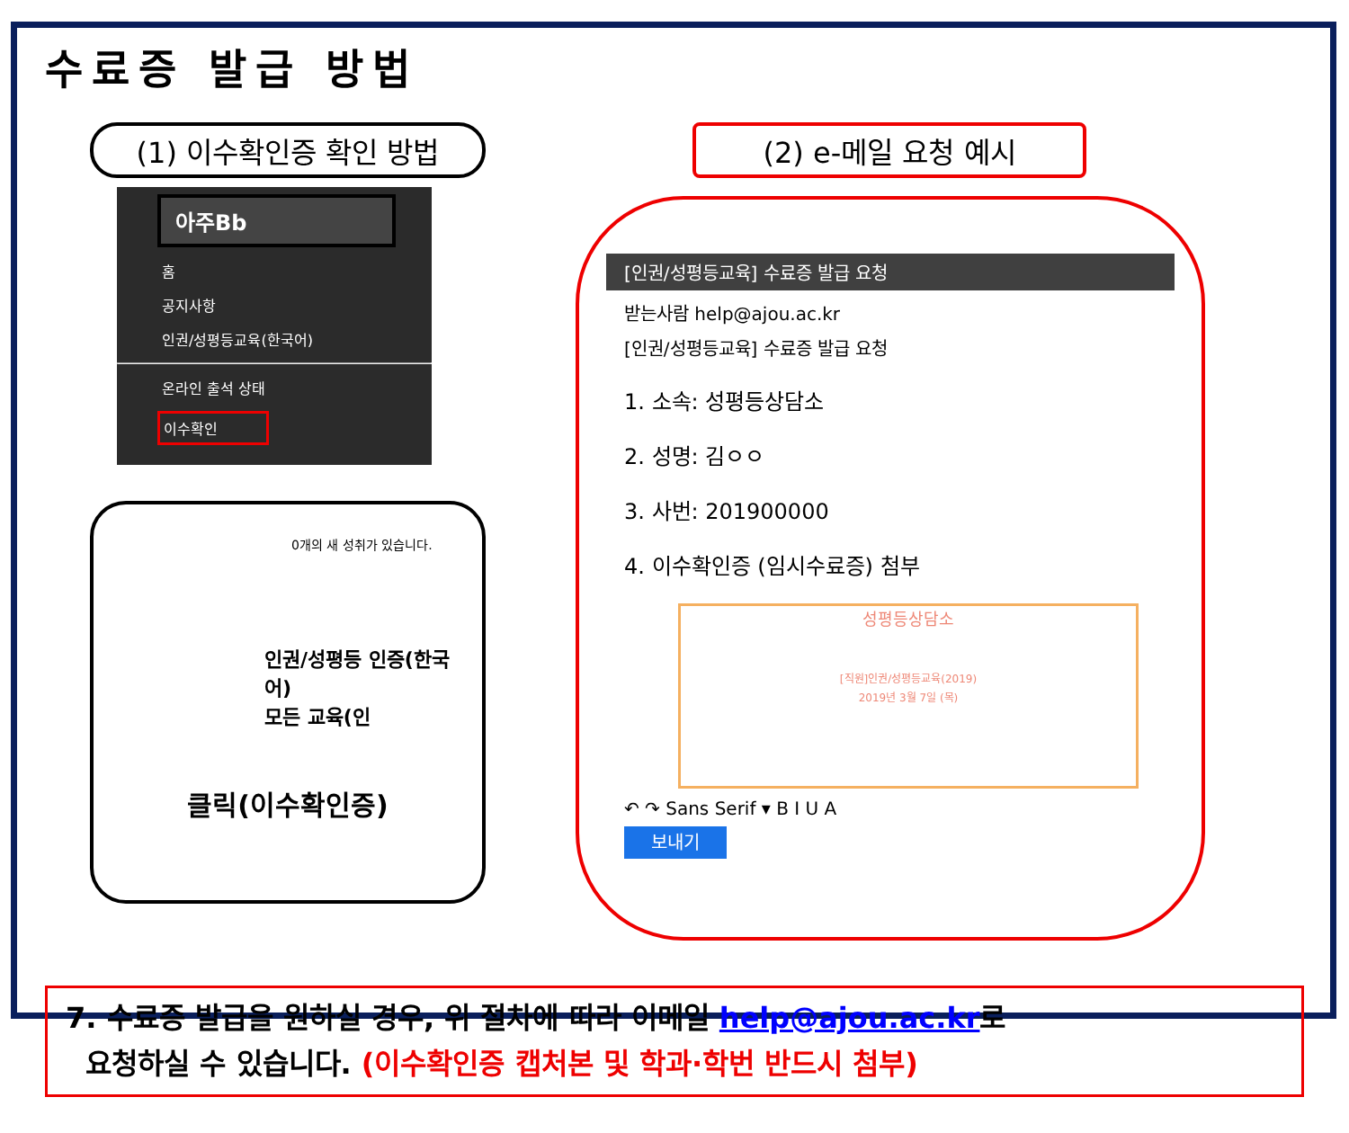수료증 발급 방법
(1) 이수확인증 확인 방법
아주Bb
홈
공지사항
인권/성평등교육(한국어)
온라인 출석 상태
이수확인
0개의 새 성취가 있습니다.
인권/성평등 인증(한국어)
모든 교육(인
클릭(이수확인증)
(2) e-메일 요청 예시
[인권/성평등교육] 수료증 발급 요청
받는사람 help@ajou.ac.kr
[인권/성평등교육] 수료증 발급 요청
1. 소속: 성평등상담소
2. 성명: 김ㅇㅇ
3. 사번: 201900000
4. 이수확인증 (임시수료증) 첨부
성평등상담소
[직원]인권/성평등교육(2019)
2019년 3월 7일 (목)
↶ ↷ Sans Serif ▾ B I U A
보내기
7. 수료증 발급을 원하실 경우, 위 절차에 따라 이메일 help@ajou.ac.kr로
요청하실 수 있습니다. (이수확인증 캡처본 및 학과·학번 반드시 첨부)